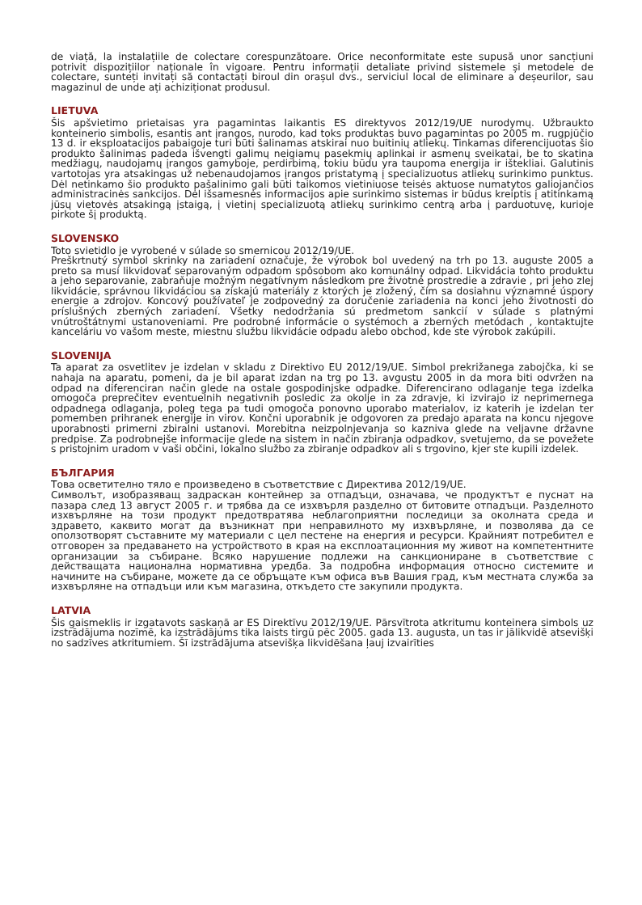de viață, la instalațiile de colectare corespunzătoare. Orice neconformitate este supusă unor sancțiuni potrivit dispozițiilor naționale în vigoare. Pentru informații detaliate privind sistemele și metodele de colectare, sunteți invitați să contactați biroul din orașul dvs., serviciul local de eliminare a deșeurilor, sau magazinul de unde ați achiziționat produsul.
LIETUVA
Šis apšvietimo prietaisas yra pagamintas laikantis ES direktyvos 2012/19/UE nurodymų. Užbraukto konteinerio simbolis, esantis ant įrangos, nurodo, kad toks produktas buvo pagamintas po 2005 m. rugpjūčio 13 d. ir eksploatacijos pabaigoje turi būti šalinamas atskirai nuo buitinių atliekų. Tinkamas diferencijuotas šio produkto šalinimas padeda išvengti galimų neigiamų pasekmių aplinkai ir asmenų sveikatai, be to skatina medžiagų, naudojamų įrangos gamyboje, perdirbimą, tokiu būdu yra taupoma energija ir ištekliai. Galutinis vartotojas yra atsakingas už nebenaudojamos įrangos pristatymą į specializuotus atliekų surinkimo punktus. Dėl netinkamo šio produkto pašalinimo gali būti taikomos vietiniuose teisės aktuose numatytos galiojančios administracinės sankcijos. Dėl išsamesnės informacijos apie surinkimo sistemas ir būdus kreiptis į atitinkamą jūsų vietovės atsakingą įstaigą, į vietinį specializuotą atliekų surinkimo centrą arba į parduotuvę, kurioje pirkote šį produktą.
SLOVENSKO
Toto svietidlo je vyrobené v súlade so smernicou 2012/19/UE.
Preškrtnutý symbol skrinky na zariadení označuje, že výrobok bol uvedený na trh po 13. auguste 2005 a preto sa musí likvidovať separovaným odpadom spôsobom ako komunálny odpad. Likvidácia tohto produktu a jeho separovanie, zabraňuje možným negatívnym následkom pre životné prostredie a zdravie , pri jeho zlej likvidácie, správnou likvidáciou sa získajú materiály z ktorých je zložený, čím sa dosiahnu významné úspory energie a zdrojov. Koncový používateľ je zodpovedný za doručenie zariadenia na konci jeho životnosti do príslušných zberných zariadení. Všetky nedodržania sú predmetom sankcií v súlade s platnými vnútroštátnymi ustanoveniami. Pre podrobné informácie o systémoch a zberných metódach , kontaktujte kanceláriu vo vašom meste, miestnu službu likvidácie odpadu alebo obchod, kde ste výrobok zakúpili.
SLOVENIJA
Ta aparat za osvetlitev je izdelan v skladu z Direktivo EU 2012/19/UE. Simbol prekrižanega zabojčka, ki se nahaja na aparatu, pomeni, da je bil aparat izdan na trg po 13. avgustu 2005 in da mora biti odvržen na odpad na diferenciran način glede na ostale gospodinjske odpadke. Diferencirano odlaganje tega izdelka omogoča preprečitev eventuelnih negativnih posledic za okolje in za zdravje, ki izvirajo iz neprimernega odpadnega odlaganja, poleg tega pa tudi omogoča ponovno uporabo materialov, iz katerih je izdelan ter pomemben prihranek energije in virov. Končni uporabnik je odgovoren za predajo aparata na koncu njegove uporabnosti primerni zbiralni ustanovi. Morebitna neizpolnjevanja so kazniva glede na veljavne državne predpise. Za podrobnejše informacije glede na sistem in način zbiranja odpadkov, svetujemo, da se povežete s pristojnim uradom v vaši občini, lokalno službo za zbiranje odpadkov ali s trgovino, kjer ste kupili izdelek.
БЪЛГАРИЯ
Това осветително тяло е произведено в съответствие с Директива 2012/19/UE.
Символът, изобразяващ задраскан контейнер за отпадъци, означава, че продуктът е пуснат на пазара след 13 август 2005 г. и трябва да се изхвърля разделно от битовите отпадъци. Разделното изхвърляне на този продукт предотвратява неблагоприятни последици за околната среда и здравето, каквито могат да възникнат при неправилното му изхвърляне, и позволява да се оползотворят съставните му материали с цел пестене на енергия и ресурси. Крайният потребител е отговорен за предаването на устройството в края на експлоатационния му живот на компетентните организации за събиране. Всяко нарушение подлежи на санкциониране в съответствие с действащата национална нормативна уредба. За подробна информация относно системите и начините на събиране, можете да се обръщате към офиса във Вашия град, към местната служба за изхвърляне на отпадъци или към магазина, откъдето сте закупили продукта.
LATVIA
Šis gaismeklis ir izgatavots saskaņā ar ES Direktīvu 2012/19/UE. Pārsvītrota atkritumu konteinera simbols uz izstrādājuma nozīmē, ka izstrādājums tika laists tirgū pēc 2005. gada 13. augusta, un tas ir jālikvidē atsevišķi no sadzīves atkritumiem. Šī izstrādājuma atsevišķa likvidēšana ļauj izvairīties